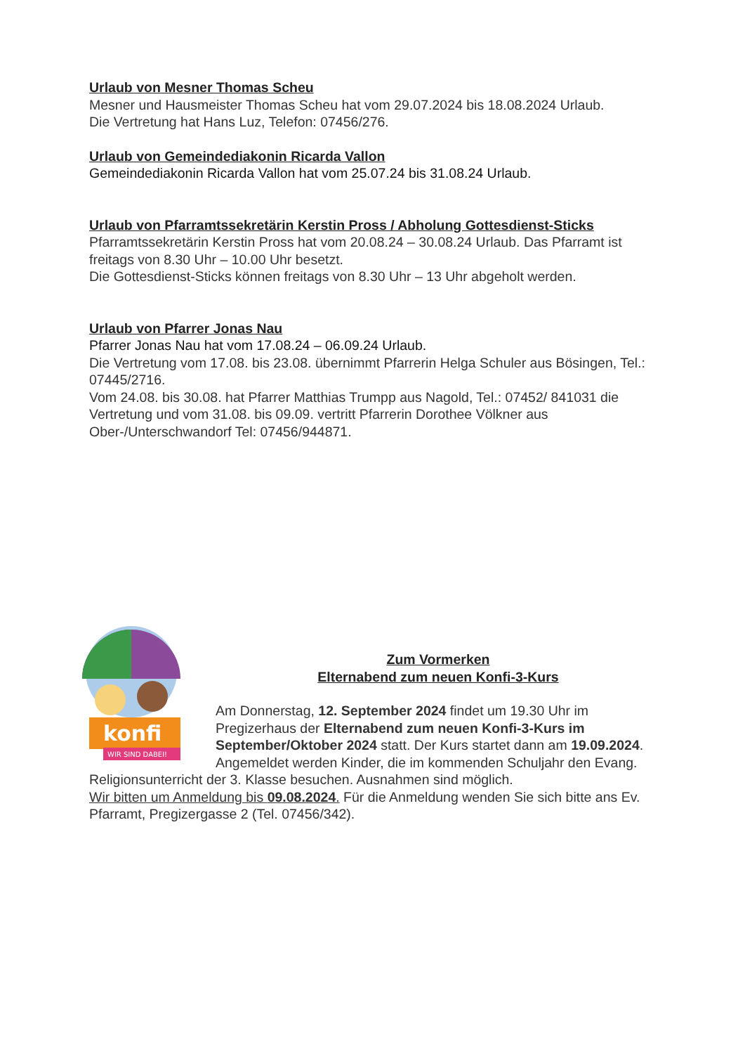Urlaub von Mesner Thomas Scheu
Mesner und Hausmeister Thomas Scheu hat vom 29.07.2024 bis 18.08.2024 Urlaub.
Die Vertretung hat Hans Luz, Telefon: 07456/276.
Urlaub von Gemeindediakonin Ricarda Vallon
Gemeindediakonin Ricarda Vallon hat vom 25.07.24 bis 31.08.24 Urlaub.
Urlaub von Pfarramtssekretärin Kerstin Pross / Abholung Gottesdienst-Sticks
Pfarramtssekretärin Kerstin Pross hat vom 20.08.24 – 30.08.24 Urlaub. Das Pfarramt ist freitags von 8.30 Uhr – 10.00 Uhr besetzt.
Die Gottesdienst-Sticks können freitags von 8.30 Uhr – 13 Uhr abgeholt werden.
Urlaub von Pfarrer Jonas Nau
Pfarrer Jonas Nau hat vom 17.08.24 – 06.09.24 Urlaub.
Die Vertretung vom 17.08. bis 23.08. übernimmt Pfarrerin Helga Schuler aus Bösingen, Tel.: 07445/2716.
Vom 24.08. bis 30.08. hat Pfarrer Matthias Trumpp aus Nagold, Tel.: 07452/ 841031 die Vertretung und vom 31.08. bis 09.09. vertritt Pfarrerin Dorothee Völkner aus Ober-/Unterschwandorf Tel: 07456/944871.
konfi
WIR SIND DABEI!
Zum Vormerken
Elternabend zum neuen Konfi-3-Kurs
Am Donnerstag, 12. September 2024 findet um 19.30 Uhr im Pregizerhaus der Elternabend zum neuen Konfi-3-Kurs im September/Oktober 2024 statt. Der Kurs startet dann am 19.09.2024. Angemeldet werden Kinder, die im kommenden Schuljahr den Evang. Religionsunterricht der 3. Klasse besuchen. Ausnahmen sind möglich.
Wir bitten um Anmeldung bis 09.08.2024. Für die Anmeldung wenden Sie sich bitte ans Ev. Pfarramt, Pregizergasse 2 (Tel. 07456/342).